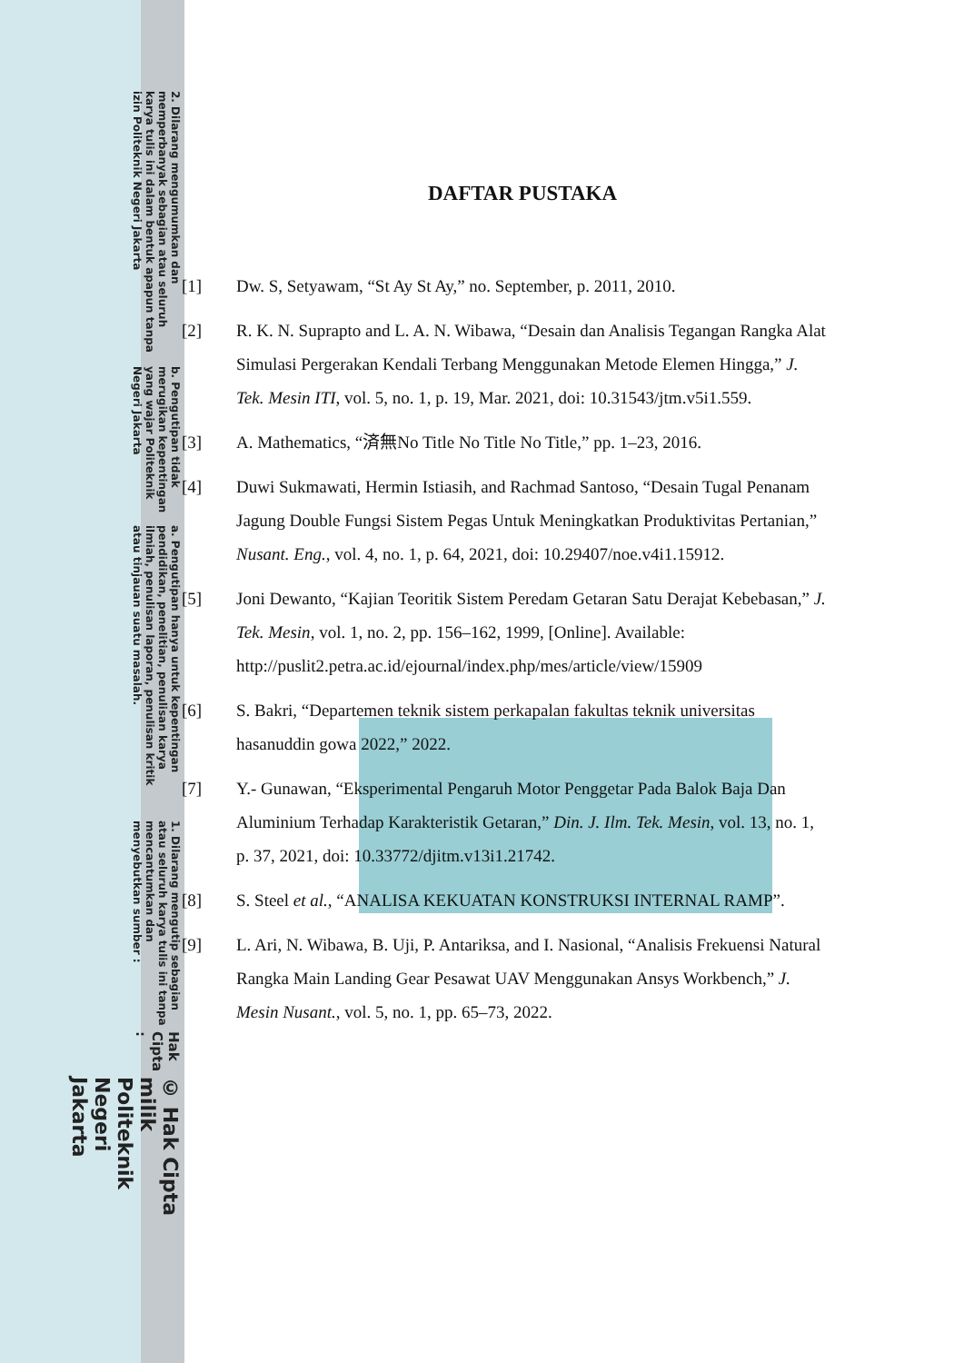© Hak Cipta milik Politeknik Negeri Jakarta
Hak Cipta :
1. Dilarang mengutip sebagian atau seluruh karya tulis ini tanpa mencantumkan dan menyebutkan sumber :
a. Pengutipan hanya untuk kepentingan pendidikan, penelitian, penulisan karya ilmiah, penulisan laporan, penulisan kritik atau tinjauan suatu masalah.
b. Pengutipan tidak merugikan kepentingan yang wajar Politeknik Negeri Jakarta
2. Dilarang mengumumkan dan memperbanyak sebagian atau seluruh karya tulis ini dalam bentuk apapun tanpa izin Politeknik Negeri Jakarta
DAFTAR PUSTAKA
[1] Dw. S, Setyawam, “St Ay St Ay,” no. September, p. 2011, 2010.
[2] R. K. N. Suprapto and L. A. N. Wibawa, “Desain dan Analisis Tegangan Rangka Alat Simulasi Pergerakan Kendali Terbang Menggunakan Metode Elemen Hingga,” J. Tek. Mesin ITI, vol. 5, no. 1, p. 19, Mar. 2021, doi: 10.31543/jtm.v5i1.559.
[3] A. Mathematics, “済無No Title No Title No Title,” pp. 1–23, 2016.
[4] Duwi Sukmawati, Hermin Istiasih, and Rachmad Santoso, “Desain Tugal Penanam Jagung Double Fungsi Sistem Pegas Untuk Meningkatkan Produktivitas Pertanian,” Nusant. Eng., vol. 4, no. 1, p. 64, 2021, doi: 10.29407/noe.v4i1.15912.
[5] Joni Dewanto, “Kajian Teoritik Sistem Peredam Getaran Satu Derajat Kebebasan,” J. Tek. Mesin, vol. 1, no. 2, pp. 156–162, 1999, [Online]. Available: http://puslit2.petra.ac.id/ejournal/index.php/mes/article/view/15909
[6] S. Bakri, “Departemen teknik sistem perkapalan fakultas teknik universitas hasanuddin gowa 2022,” 2022.
[7] Y.- Gunawan, “Eksperimental Pengaruh Motor Penggetar Pada Balok Baja Dan Aluminium Terhadap Karakteristik Getaran,” Din. J. Ilm. Tek. Mesin, vol. 13, no. 1, p. 37, 2021, doi: 10.33772/djitm.v13i1.21742.
[8] S. Steel et al., “ANALISA KEKUATAN KONSTRUKSI INTERNAL RAMP”.
[9] L. Ari, N. Wibawa, B. Uji, P. Antariksa, and I. Nasional, “Analisis Frekuensi Natural Rangka Main Landing Gear Pesawat UAV Menggunakan Ansys Workbench,” J. Mesin Nusant., vol. 5, no. 1, pp. 65–73, 2022.